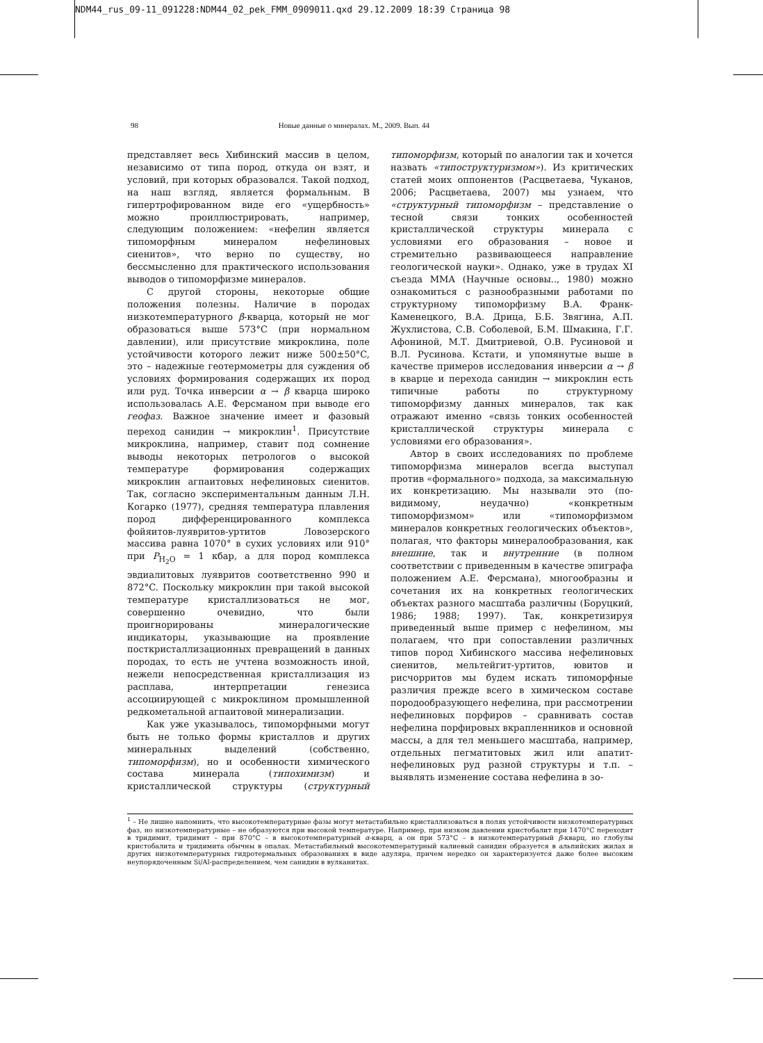NDM44_rus_09-11_091228:NDM44_02_pek_FMM_0909011.qxd 29.12.2009 18:39 Страница 98
98 Новые данные о минералах. М., 2009. Вып. 44
представляет весь Хибинский массив в целом, независимо от типа пород, откуда он взят, и условий, при которых образовался. Такой подход, на наш взгляд, является формальным. В гипертрофированном виде его «ущербность» можно проиллюстрировать, например, следующим положением: «нефелин является типоморфным минералом нефелиновых сиенитов», что верно по существу, но бессмысленно для практического использования выводов о типоморфизме минералов.
С другой стороны, некоторые общие положения полезны. Наличие в породах низкотемпературного β-кварца, который не мог образоваться выше 573°C (при нормальном давлении), или присутствие микроклина, поле устойчивости которого лежит ниже 500±50°C, это – надежные геотермометры для суждения об условиях формирования содержащих их пород или руд. Точка инверсии α → β кварца широко использовалась А.Е. Ферсманом при выводе его геофаз. Важное значение имеет и фазовый переход санидин → микроклин<sup>1</sup>. Присутствие микроклина, например, ставит под сомнение выводы некоторых петрологов о высокой температуре формирования содержащих микроклин агпаитовых нефелиновых сиенитов. Так, согласно экспериментальным данным Л.Н. Когарко (1977), средняя температура плавления пород дифференцированного комплекса фойяитов-луявритов-уртитов Ловозерского массива равна 1070° в сухих условиях или 910° при P<sub>H<sub>2</sub>O</sub> = 1 кбар, а для пород комплекса эвдиалитовых луявритов соответственно 990 и 872°C. Поскольку микроклин при такой высокой температуре кристаллизоваться не мог, совершенно очевидно, что были проигнорированы минералогические индикаторы, указывающие на проявление посткристаллизационных превращений в данных породах, то есть не учтена возможность иной, нежели непосредственная кристаллизация из расплава, интерпретации генезиса ассоциирующей с микроклином промышленной редкометальной агпаитовой минерализации.
Как уже указывалось, типоморфными могут быть не только формы кристаллов и других минеральных выделений (собственно, типоморфизм), но и особенности химического состава минерала (типохимизм) и кристаллической структуры (структурный типоморфизм, который по аналогии так и хочется назвать «типоструктуризмом»). Из критических статей моих оппонентов (Расцветаева, Чуканов, 2006; Расцветаева, 2007) мы узнаем, что «структурный типоморфизм – представление о тесной связи тонких особенностей кристаллической структуры минерала с условиями его образования – новое и стремительно развивающееся направление геологической науки». Однако, уже в трудах XI съезда ММА (Научные основы.., 1980) можно ознакомиться с разнообразными работами по структурному типоморфизму В.А. Франк-Каменецкого, В.А. Дрица, Б.Б. Звягина, А.П. Жухлистова, С.В. Соболевой, Б.М. Шмакина, Г.Г. Афониной, М.Т. Дмитриевой, О.В. Русиновой и В.Л. Русинова. Кстати, и упомянутые выше в качестве примеров исследования инверсии α → β в кварце и перехода санидин → микроклин есть типичные работы по структурному типоморфизму данных минералов, так как отражают именно «связь тонких особенностей кристаллической структуры минерала с условиями его образования».
Автор в своих исследованиях по проблеме типоморфизма минералов всегда выступал против «формального» подхода, за максимальную их конкретизацию. Мы называли это (по-видимому, неудачно) «конкретным типоморфизмом» или «типоморфизмом минералов конкретных геологических объектов», полагая, что факторы минералообразования, как внешние, так и внутренние (в полном соответствии с приведенным в качестве эпиграфа положением А.Е. Ферсмана), многообразны и сочетания их на конкретных геологических объектах разного масштаба различны (Боруцкий, 1986; 1988; 1997). Так, конкретизируя приведенный выше пример с нефелином, мы полагаем, что при сопоставлении различных типов пород Хибинского массива нефелиновых сиенитов, мельтейгит-уртитов, ювитов и рисчорритов мы будем искать типоморфные различия прежде всего в химическом составе породообразующего нефелина, при рассмотрении нефелиновых порфиров – сравнивать состав нефелина порфировых вкрапленников и основной массы, а для тел меньшего масштаба, например, отдельных пегматитовых жил или апатит-нефелиновых руд разной структуры и т.п. – выявлять изменение состава нефелина в зо-
<sup>1</sup> – Не лишне напомнить, что высокотемпературные фазы могут метастабильно кристаллизоваться в полях устойчивости низкотемпературных фаз, но низкотемпературные – не образуются при высокой температуре. Например, при низком давлении кристобалит при 1470°C переходит в тридимит, тридимит – при 870°C – в высокотемпературный α-кварц, а он при 573°C – в низкотемпературный β-кварц, но глобулы кристобалита и тридимита обычны в опалах. Метастабильный высокотемпературный калиевый санидин образуется в альпийских жилах и других низкотемпературных гидротермальных образованиях в виде адуляра, причем нередко он характеризуется даже более высоким неупорядоченным Si/Al-распределением, чем санидин в вулканитах.